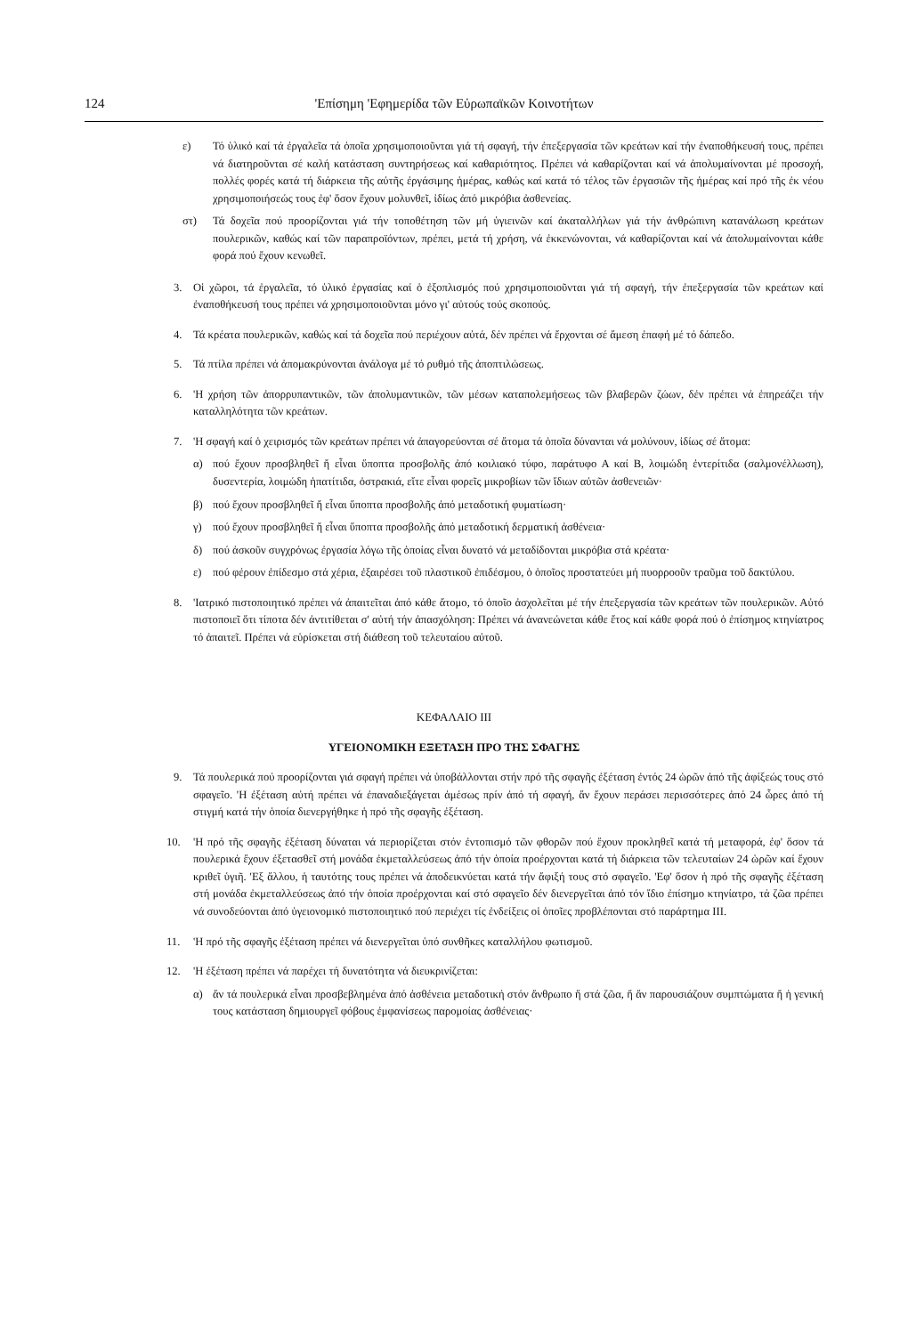124 'Επίσημη 'Εφημερίδα τῶν Εὐρωπαϊκῶν Κοινοτήτων
ε) Τό ὑλικό καί τά ἐργαλεῖα τά ὁποῖα χρησιμοποιοῦνται γιά τή σφαγή, τήν ἐπεξεργασία τῶν κρεάτων καί τήν ἐναποθήκευσή τους, πρέπει νά διατηροῦνται σέ καλή κατάσταση συντηρήσεως καί καθαριότητος. Πρέπει νά καθαρίζονται καί νά ἀπολυμαίνονται μέ προσοχή, πολλές φορές κατά τή διάρκεια τῆς αὐτῆς ἐργάσιμης ἡμέρας, καθώς καί κατά τό τέλος τῶν ἐργασιῶν τῆς ἡμέρας καί πρό τῆς ἐκ νέου χρησιμοποιήσεώς τους ἐφ' ὅσον ἔχουν μολυνθεῖ, ἰδίως ἀπό μικρόβια ἀσθενείας.
στ) Τά δοχεῖα πού προορίζονται γιά τήν τοποθέτηση τῶν μή ὑγιεινῶν καί ἀκαταλλήλων γιά τήν ἀνθρώπινη κατανάλωση κρεάτων πουλερικῶν, καθώς καί τῶν παραπροϊόντων, πρέπει, μετά τή χρήση, νά ἐκκενώνονται, νά καθαρίζονται καί νά ἀπολυμαίνονται κάθε φορά πού ἔχουν κενωθεῖ.
3. Οἱ χῶροι, τά ἐργαλεῖα, τό ὑλικό ἐργασίας καί ὁ ἐξοπλισμός πού χρησιμοποιοῦνται γιά τή σφαγή, τήν ἐπεξεργασία τῶν κρεάτων καί ἐναποθήκευσή τους πρέπει νά χρησιμοποιοῦνται μόνο γι' αὐτούς τούς σκοπούς.
4. Τά κρέατα πουλερικῶν, καθώς καί τά δοχεῖα πού περιέχουν αὐτά, δέν πρέπει νά ἔρχονται σέ ἄμεση ἐπαφή μέ τό δάπεδο.
5. Τά πτίλα πρέπει νά ἀπομακρύνονται ἀνάλογα μέ τό ρυθμό τῆς ἀποπτιλώσεως.
6. 'Η χρήση τῶν ἀπορρυπαντικῶν, τῶν ἀπολυμαντικῶν, τῶν μέσων καταπολεμήσεως τῶν βλαβερῶν ζώων, δέν πρέπει νά ἐπηρεάζει τήν καταλληλότητα τῶν κρεάτων.
7. 'Η σφαγή καί ὁ χειρισμός τῶν κρεάτων πρέπει νά ἀπαγορεύονται σέ ἄτομα τά ὁποῖα δύνανται νά μολύνουν, ἰδίως σέ ἄτομα:
α) πού ἔχουν προσβληθεῖ ἤ εἶναι ὕποπτα προσβολῆς ἀπό κοιλιακό τύφο, παράτυφο Α καί Β, λοιμώδη ἐντερίτιδα (σαλμονέλλωση), δυσεντερία, λοιμώδη ἡπατίτιδα, ὀστρακιά, εἴτε εἶναι φορεῖς μικροβίων τῶν ἴδιων αὐτῶν ἀσθενειῶν·
β) πού ἔχουν προσβληθεῖ ἤ εἶναι ὕποπτα προσβολῆς ἀπό μεταδοτική φυματίωση·
γ) πού ἔχουν προσβληθεῖ ἤ εἶναι ὕποπτα προσβολῆς ἀπό μεταδοτική δερματική ἀσθένεια·
δ) πού ἀσκοῦν συγχρόνως ἐργασία λόγω τῆς ὁποίας εἶναι δυνατό νά μεταδίδονται μικρόβια στά κρέατα·
ε) πού φέρουν ἐπίδεσμο στά χέρια, ἐξαιρέσει τοῦ πλαστικοῦ ἐπιδέσμου, ὁ ὁποῖος προστατεύει μή πυορροοῦν τραῦμα τοῦ δακτύλου.
8. 'Ιατρικό πιστοποιητικό πρέπει νά ἀπαιτεῖται ἀπό κάθε ἄτομο, τό ὁποῖο ἀσχολεῖται μέ τήν ἐπεξεργασία τῶν κρεάτων τῶν πουλερικῶν. Αὐτό πιστοποιεῖ ὅτι τίποτα δέν ἀντιτίθεται σ' αὐτή τήν ἀπασχόληση: Πρέπει νά ἀνανεώνεται κάθε ἔτος καί κάθε φορά πού ὁ ἐπίσημος κτηνίατρος τό ἀπαιτεῖ. Πρέπει νά εὑρίσκεται στή διάθεση τοῦ τελευταίου αὐτοῦ.
ΚΕΦΑΛΑΙΟ ΙΙΙ
ΥΓΕΙΟΝΟΜΙΚΗ ΕΞΕΤΑΣΗ ΠΡΟ ΤΗΣ ΣΦΑΓΗΣ
9. Τά πουλερικά πού προορίζονται γιά σφαγή πρέπει νά ὑποβάλλονται στήν πρό τῆς σφαγῆς ἐξέταση ἐντός 24 ὡρῶν ἀπό τῆς ἀφίξεώς τους στό σφαγεῖο. 'Η ἐξέταση αὐτή πρέπει νά ἐπαναδιεξάγεται ἀμέσως πρίν ἀπό τή σφαγή, ἄν ἔχουν περάσει περισσότερες ἀπό 24 ὧρες ἀπό τή στιγμή κατά τήν ὁποία διενεργήθηκε ἡ πρό τῆς σφαγῆς ἐξέταση.
10. 'Η πρό τῆς σφαγῆς ἐξέταση δύναται νά περιορίζεται στόν ἐντοπισμό τῶν φθορῶν πού ἔχουν προκληθεῖ κατά τή μεταφορά, ἐφ' ὅσον τά πουλερικά ἔχουν ἐξετασθεῖ στή μονάδα ἐκμεταλλεύσεως ἀπό τήν ὁποία προέρχονται κατά τή διάρκεια τῶν τελευταίων 24 ὡρῶν καί ἔχουν κριθεῖ ὑγιῆ. 'Εξ ἄλλου, ἡ ταυτότης τους πρέπει νά ἀποδεικνύεται κατά τήν ἄφιξή τους στό σφαγεῖο. 'Εφ' ὅσον ἡ πρό τῆς σφαγῆς ἐξέταση στή μονάδα ἐκμεταλλεύσεως ἀπό τήν ὁποία προέρχονται καί στό σφαγεῖο δέν διενεργεῖται ἀπό τόν ἴδιο ἐπίσημο κτηνίατρο, τά ζῶα πρέπει νά συνοδεύονται ἀπό ὑγειονομικό πιστοποιητικό πού περιέχει τίς ἐνδείξεις οἱ ὁποῖες προβλέπονται στό παράρτημα ΙΙΙ.
11. 'Η πρό τῆς σφαγῆς ἐξέταση πρέπει νά διενεργεῖται ὑπό συνθῆκες καταλλήλου φωτισμοῦ.
12. 'Η ἐξέταση πρέπει νά παρέχει τή δυνατότητα νά διευκρινίζεται:
α) ἄν τά πουλερικά εἶναι προσβεβλημένα ἀπό ἀσθένεια μεταδοτική στόν ἄνθρωπο ἤ στά ζῶα, ἤ ἄν παρουσιάζουν συμπτώματα ἤ ἡ γενική τους κατάσταση δημιουργεῖ φόβους ἐμφανίσεως παρομοίας ἀσθένειας·